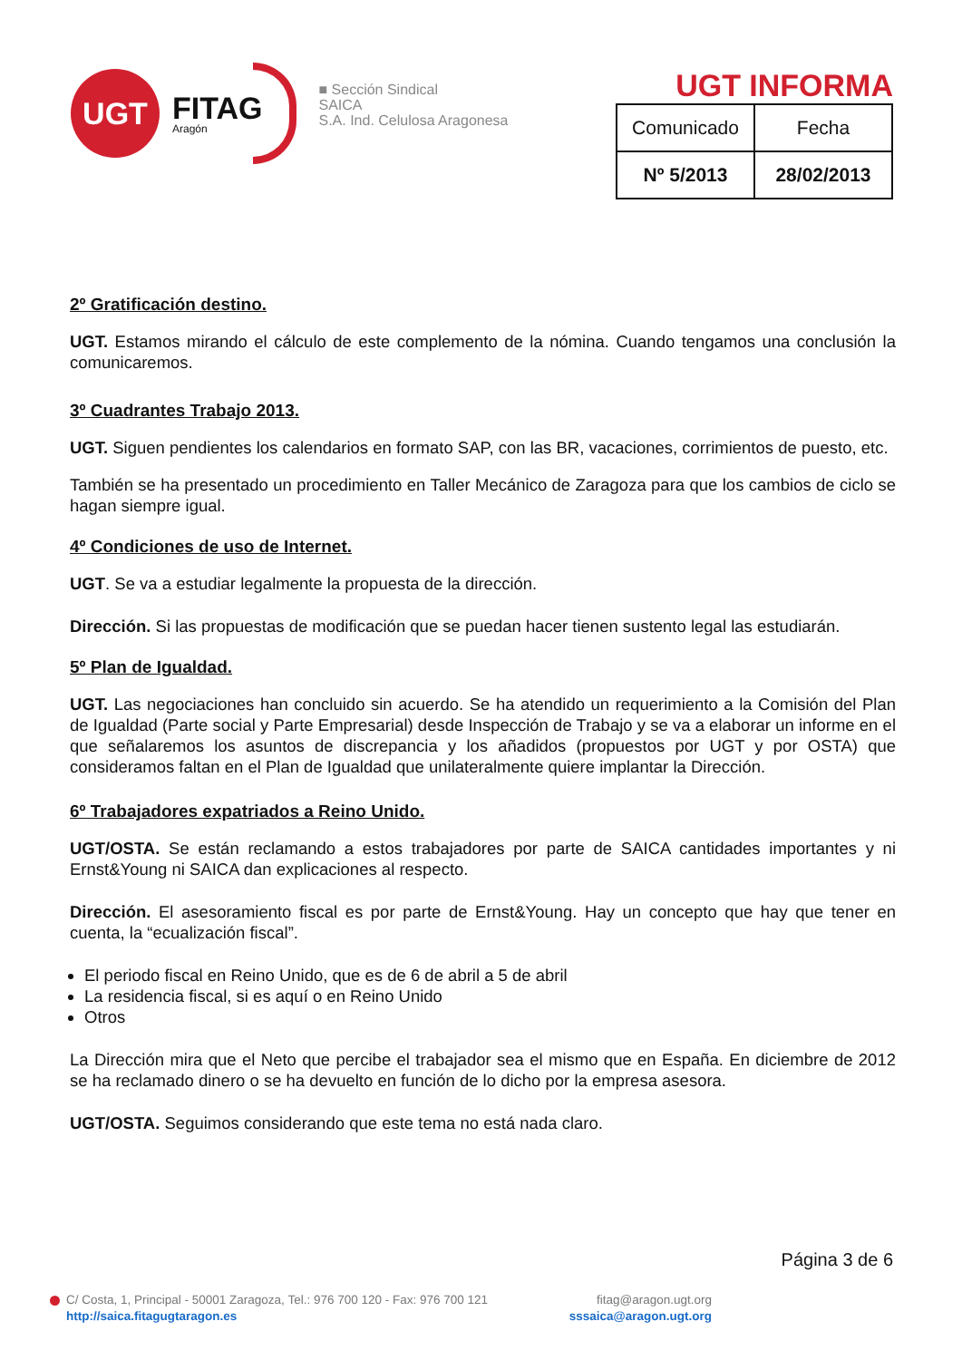UGT
FITAG
Aragón
■ Sección Sindical
SAICA
S.A. Ind. Celulosa Aragonesa
UGT INFORMA
| Comunicado | Fecha |
| Nº 5/2013 | 28/02/2013 |
2º Gratificación destino.
UGT. Estamos mirando el cálculo de este complemento de la nómina. Cuando tengamos una conclusión la comunicaremos.
3º Cuadrantes Trabajo 2013.
UGT. Siguen pendientes los calendarios en formato SAP, con las BR, vacaciones, corrimientos de puesto, etc.
También se ha presentado un procedimiento en Taller Mecánico de Zaragoza para que los cambios de ciclo se hagan siempre igual.
4º Condiciones de uso de Internet.
UGT. Se va a estudiar legalmente la propuesta de la dirección.
Dirección. Si las propuestas de modificación que se puedan hacer tienen sustento legal las estudiarán.
5º Plan de Igualdad.
UGT. Las negociaciones han concluido sin acuerdo. Se ha atendido un requerimiento a la Comisión del Plan de Igualdad (Parte social y Parte Empresarial) desde Inspección de Trabajo y se va a elaborar un informe en el que señalaremos los asuntos de discrepancia y los añadidos (propuestos por UGT y por OSTA) que consideramos faltan en el Plan de Igualdad que unilateralmente quiere implantar la Dirección.
6º Trabajadores expatriados a Reino Unido.
UGT/OSTA. Se están reclamando a estos trabajadores por parte de SAICA cantidades importantes y ni Ernst&Young ni SAICA dan explicaciones al respecto.
Dirección. El asesoramiento fiscal es por parte de Ernst&Young. Hay un concepto que hay que tener en cuenta, la “ecualización fiscal”.
El periodo fiscal en Reino Unido, que es de 6 de abril a 5 de abril
La residencia fiscal, si es aquí o en Reino Unido
Otros
La Dirección mira que el Neto que percibe el trabajador sea el mismo que en España. En diciembre de 2012 se ha reclamado dinero o se ha devuelto en función de lo dicho por la empresa asesora.
UGT/OSTA. Seguimos considerando que este tema no está nada claro.
Página 3 de 6
C/ Costa, 1, Principal - 50001 Zaragoza, Tel.: 976 700 120 - Fax: 976 700 121
http://saica.fitagugtaragon.es
fitag@aragon.ugt.org
sssaica@aragon.ugt.org